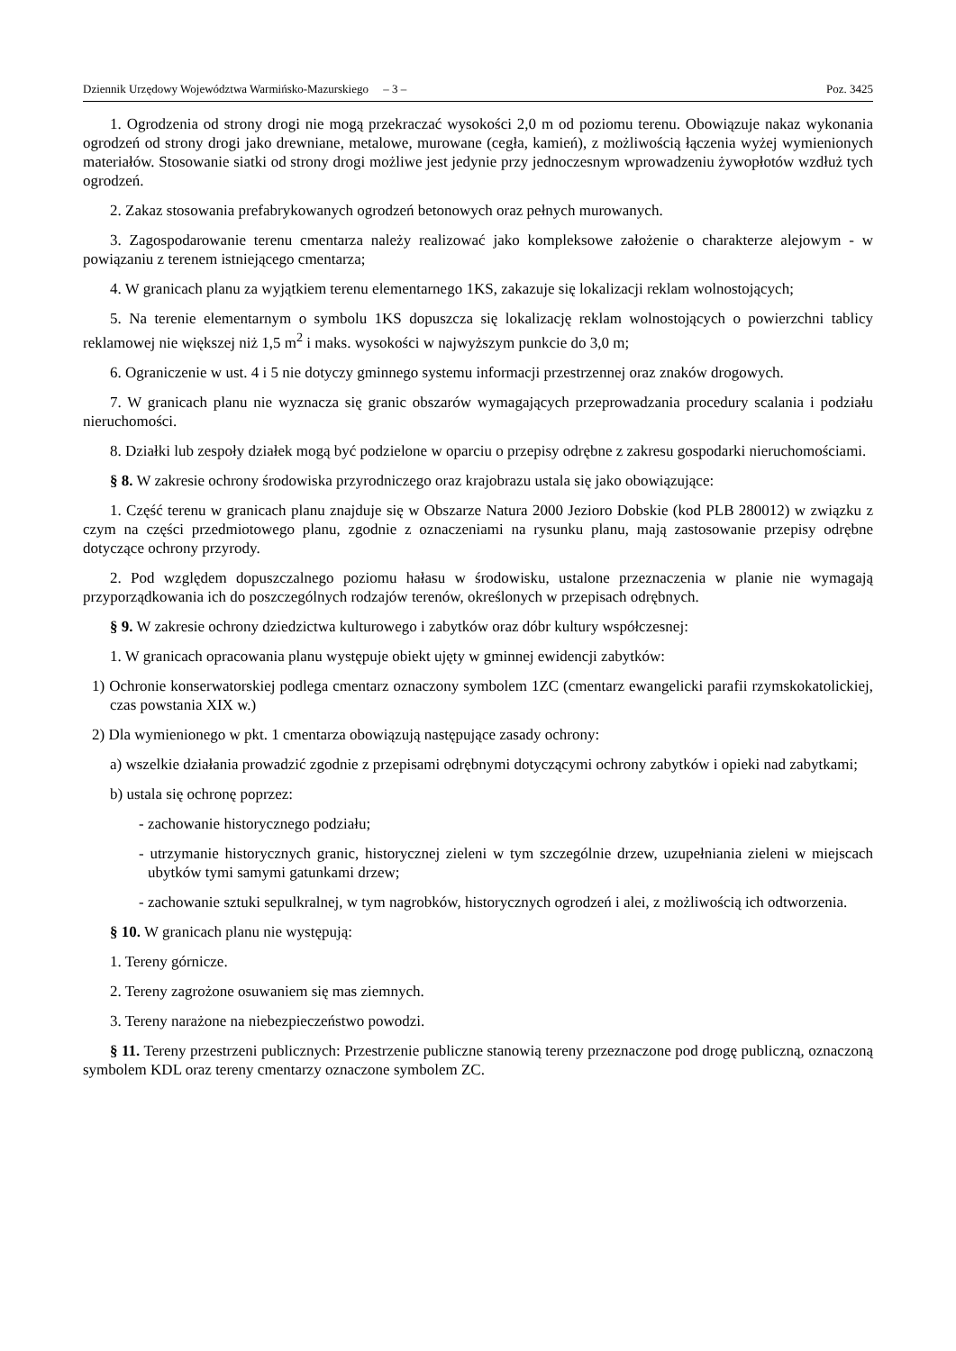Dziennik Urzędowy Województwa Warmińsko-Mazurskiego – 3 – Poz. 3425
1. Ogrodzenia od strony drogi nie mogą przekraczać wysokości 2,0 m od poziomu terenu. Obowiązuje nakaz wykonania ogrodzeń od strony drogi jako drewniane, metalowe, murowane (cegła, kamień), z możliwością łączenia wyżej wymienionych materiałów. Stosowanie siatki od strony drogi możliwe jest jedynie przy jednoczesnym wprowadzeniu żywopłotów wzdłuż tych ogrodzeń.
2. Zakaz stosowania prefabrykowanych ogrodzeń betonowych oraz pełnych murowanych.
3. Zagospodarowanie terenu cmentarza należy realizować jako kompleksowe założenie o charakterze alejowym - w powiązaniu z terenem istniejącego cmentarza;
4. W granicach planu za wyjątkiem terenu elementarnego 1KS, zakazuje się lokalizacji reklam wolnostojących;
5. Na terenie elementarnym o symbolu 1KS dopuszcza się lokalizację reklam wolnostojących o powierzchni tablicy reklamowej nie większej niż 1,5 m<sup>2</sup> i maks. wysokości w najwyższym punkcie do 3,0 m;
6. Ograniczenie w ust. 4 i 5 nie dotyczy gminnego systemu informacji przestrzennej oraz znaków drogowych.
7. W granicach planu nie wyznacza się granic obszarów wymagających przeprowadzania procedury scalania i podziału nieruchomości.
8. Działki lub zespoły działek mogą być podzielone w oparciu o przepisy odrębne z zakresu gospodarki nieruchomościami.
§ 8. W zakresie ochrony środowiska przyrodniczego oraz krajobrazu ustala się jako obowiązujące:
1. Część terenu w granicach planu znajduje się w Obszarze Natura 2000 Jezioro Dobskie (kod PLB 280012) w związku z czym na części przedmiotowego planu, zgodnie z oznaczeniami na rysunku planu, mają zastosowanie przepisy odrębne dotyczące ochrony przyrody.
2. Pod względem dopuszczalnego poziomu hałasu w środowisku, ustalone przeznaczenia w planie nie wymagają przyporządkowania ich do poszczególnych rodzajów terenów, określonych w przepisach odrębnych.
§ 9. W zakresie ochrony dziedzictwa kulturowego i zabytków oraz dóbr kultury współczesnej:
1. W granicach opracowania planu występuje obiekt ujęty w gminnej ewidencji zabytków:
1) Ochronie konserwatorskiej podlega cmentarz oznaczony symbolem 1ZC (cmentarz ewangelicki parafii rzymskokatolickiej, czas powstania XIX w.)
2) Dla wymienionego w pkt. 1 cmentarza obowiązują następujące zasady ochrony:
a) wszelkie działania prowadzić zgodnie z przepisami odrębnymi dotyczącymi ochrony zabytków i opieki nad zabytkami;
b) ustala się ochronę poprzez:
- zachowanie historycznego podziału;
- utrzymanie historycznych granic, historycznej zieleni w tym szczególnie drzew, uzupełniania zieleni w miejscach ubytków tymi samymi gatunkami drzew;
- zachowanie sztuki sepulkralnej, w tym nagrobków, historycznych ogrodzeń i alei, z możliwością ich odtworzenia.
§ 10. W granicach planu nie występują:
1. Tereny górnicze.
2. Tereny zagrożone osuwaniem się mas ziemnych.
3. Tereny narażone na niebezpieczeństwo powodzi.
§ 11. Tereny przestrzeni publicznych: Przestrzenie publiczne stanowią tereny przeznaczone pod drogę publiczną, oznaczoną symbolem KDL oraz tereny cmentarzy oznaczone symbolem ZC.